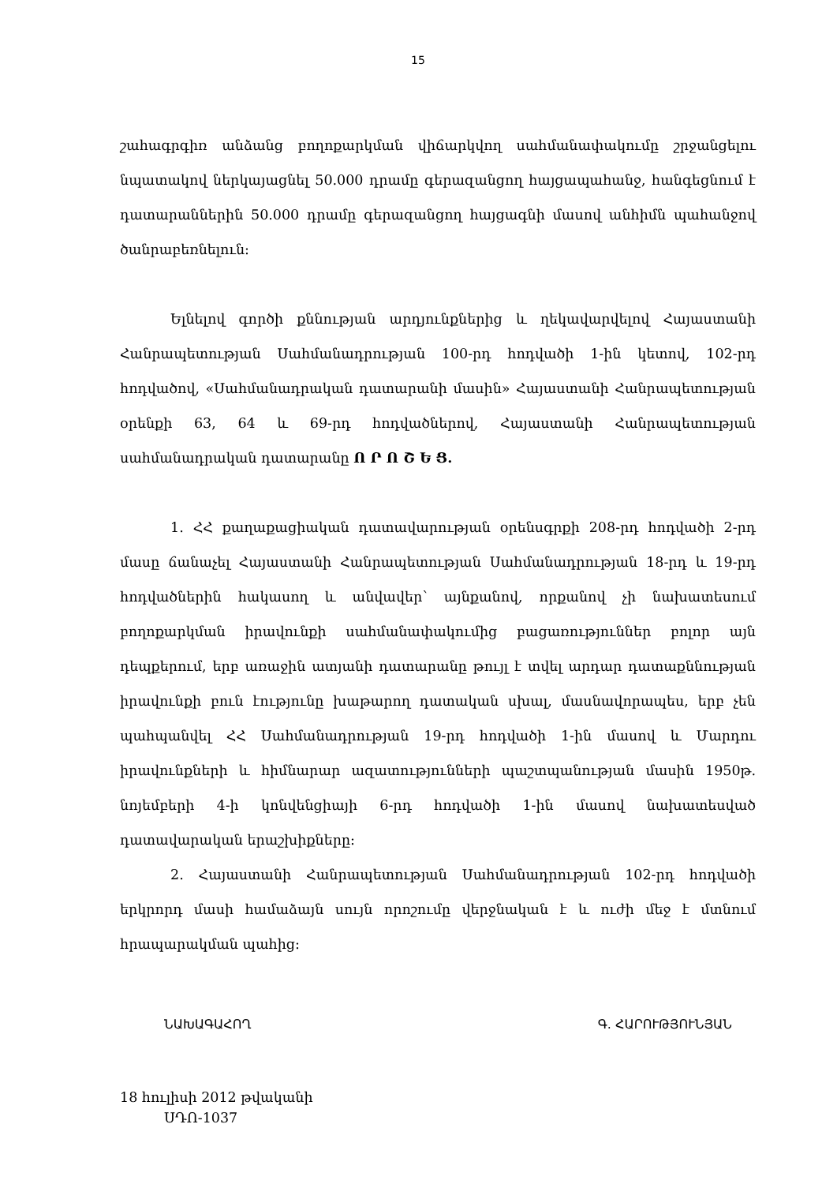15
շահագրգիռ անձանց բողոքարկման վիճարկվող սահմանափակումը շրջանցելու նպատակով ներկայացնել 50.000 դրամը գերազանցող հայցապահանջ, հանգեցնում է դատարաններին 50.000 դրամը գերազանցող հայցագնի մասով անհիմն պահանջով ծանրաբեռնելուն։
Ելնելով գործի քննության արդյունքներից և ղեկավարվելով Հայաստանի Հանրապետության Սահմանադրության 100-րդ հոդվածի 1-ին կետով, 102-րդ հոդվածով, «Սահմանադրական դատարանի մասին» Հայաստանի Հանրապետության օրենքի 63, 64 և 69-րդ հոդվածներով, Հայաստանի Հանրապետության սահմանադրական դատարանը Ո Ր Ո Շ Ե Ց.
1. ՀՀ քաղաքացիական դատավարության օրենսգրքի 208-րդ հոդվածի 2-րդ մասը ճանաչել Հայաստանի Հանրապետության Սահմանադրության 18-րդ և 19-րդ հոդվածներին հակասող և անվավեր՝ այնքանով, որքանով չի նախատեսում բողոքարկման իրավունքի սահմանափակումից բացառություններ բոլոր այն դեպքերում, երբ առաջին ատյանի դատարանը թույլ է տվել արդար դատաքննության իրավունքի բուն էությունը խաթարող դատական սխալ, մասնավորապես, երբ չեն պահպանվել ՀՀ Սահմանադրության 19-րդ հոդվածի 1-ին մասով և Մարդու իրավունքների և հիմնարար ազատությունների պաշտպանության մասին 1950թ. նոյեմբերի 4-ի կոնվենցիայի 6-րդ հոդվածի 1-ին մասով նախատեսված դատավարական երաշխիքները։
2. Հայաստանի Հանրապետության Սահմանադրության 102-րդ հոդվածի երկրորդ մասի համաձայն սույն որոշումը վերջնական է և ուժի մեջ է մտնում հրապարակման պահից։
ՆԱԽԱԳԱՀՈՂ Գ. ՀԱՐՈՒԹՅՈՒՆՅԱՆ
18 հուլիսի 2012 թվականի
ՍԴՈ-1037